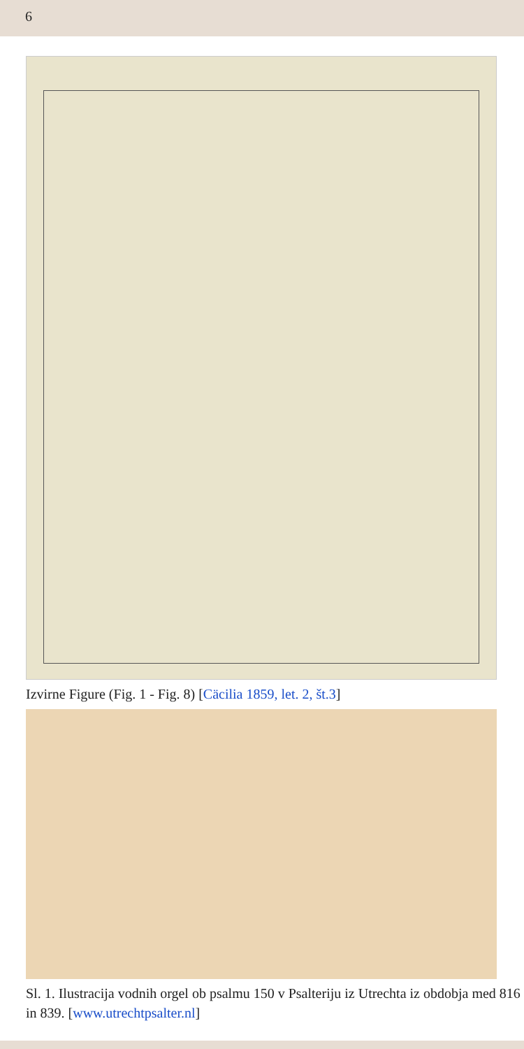6
Izvirne Figure (Fig. 1 - Fig. 8) [Cäcilia 1859, let. 2, št.3]
Sl. 1. Ilustracija vodnih orgel ob psalmu 150 v Psalteriju iz Utrechta iz obdobja med 816 in 839. [www.utrechtpsalter.nl]